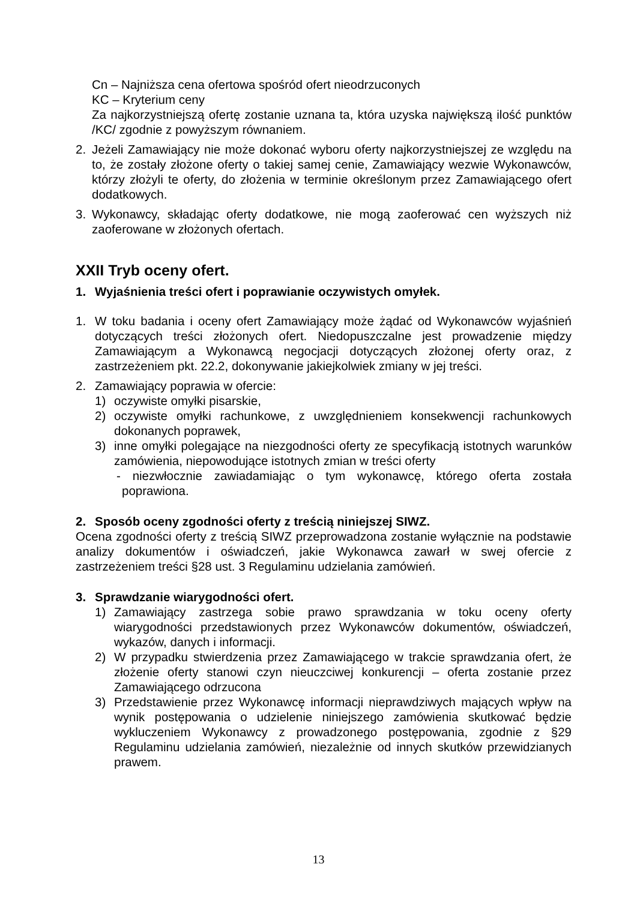Cn – Najniższa cena ofertowa spośród ofert nieodrzuconych
KC – Kryterium ceny
Za najkorzystniejszą ofertę zostanie uznana ta, która uzyska największą ilość punktów /KC/ zgodnie z powyższym równaniem.
2. Jeżeli Zamawiający nie może dokonać wyboru oferty najkorzystniejszej ze względu na to, że zostały złożone oferty o takiej samej cenie, Zamawiający wezwie Wykonawców, którzy złożyli te oferty, do złożenia w terminie określonym przez Zamawiającego ofert dodatkowych.
3. Wykonawcy, składając oferty dodatkowe, nie mogą zaoferować cen wyższych niż zaoferowane w złożonych ofertach.
XXII Tryb oceny ofert.
1. Wyjaśnienia treści ofert i poprawianie oczywistych omyłek.
1. W toku badania i oceny ofert Zamawiający może żądać od Wykonawców wyjaśnień dotyczących treści złożonych ofert. Niedopuszczalne jest prowadzenie między Zamawiającym a Wykonawcą negocjacji dotyczących złożonej oferty oraz, z zastrzeżeniem pkt. 22.2, dokonywanie jakiejkolwiek zmiany w jej treści.
2. Zamawiający poprawia w ofercie:
1) oczywiste omyłki pisarskie,
2) oczywiste omyłki rachunkowe, z uwzględnieniem konsekwencji rachunkowych dokonanych poprawek,
3) inne omyłki polegające na niezgodności oferty ze specyfikacją istotnych warunków zamówienia, niepowodujące istotnych zmian w treści oferty
- niezwłocznie zawiadamiając o tym wykonawcę, którego oferta została poprawiona.
2. Sposób oceny zgodności oferty z treścią niniejszej SIWZ.
Ocena zgodności oferty z treścią SIWZ przeprowadzona zostanie wyłącznie na podstawie analizy dokumentów i oświadczeń, jakie Wykonawca zawarł w swej ofercie z zastrzeżeniem treści §28 ust. 3 Regulaminu udzielania zamówień.
3. Sprawdzanie wiarygodności ofert.
1) Zamawiający zastrzega sobie prawo sprawdzania w toku oceny oferty wiarygodności przedstawionych przez Wykonawców dokumentów, oświadczeń, wykazów, danych i informacji.
2) W przypadku stwierdzenia przez Zamawiającego w trakcie sprawdzania ofert, że złożenie oferty stanowi czyn nieuczciwej konkurencji – oferta zostanie przez Zamawiającego odrzucona
3) Przedstawienie przez Wykonawcę informacji nieprawdziwych mających wpływ na wynik postępowania o udzielenie niniejszego zamówienia skutkować będzie wykluczeniem Wykonawcy z prowadzonego postępowania, zgodnie z §29 Regulaminu udzielania zamówień, niezależnie od innych skutków przewidzianych prawem.
13